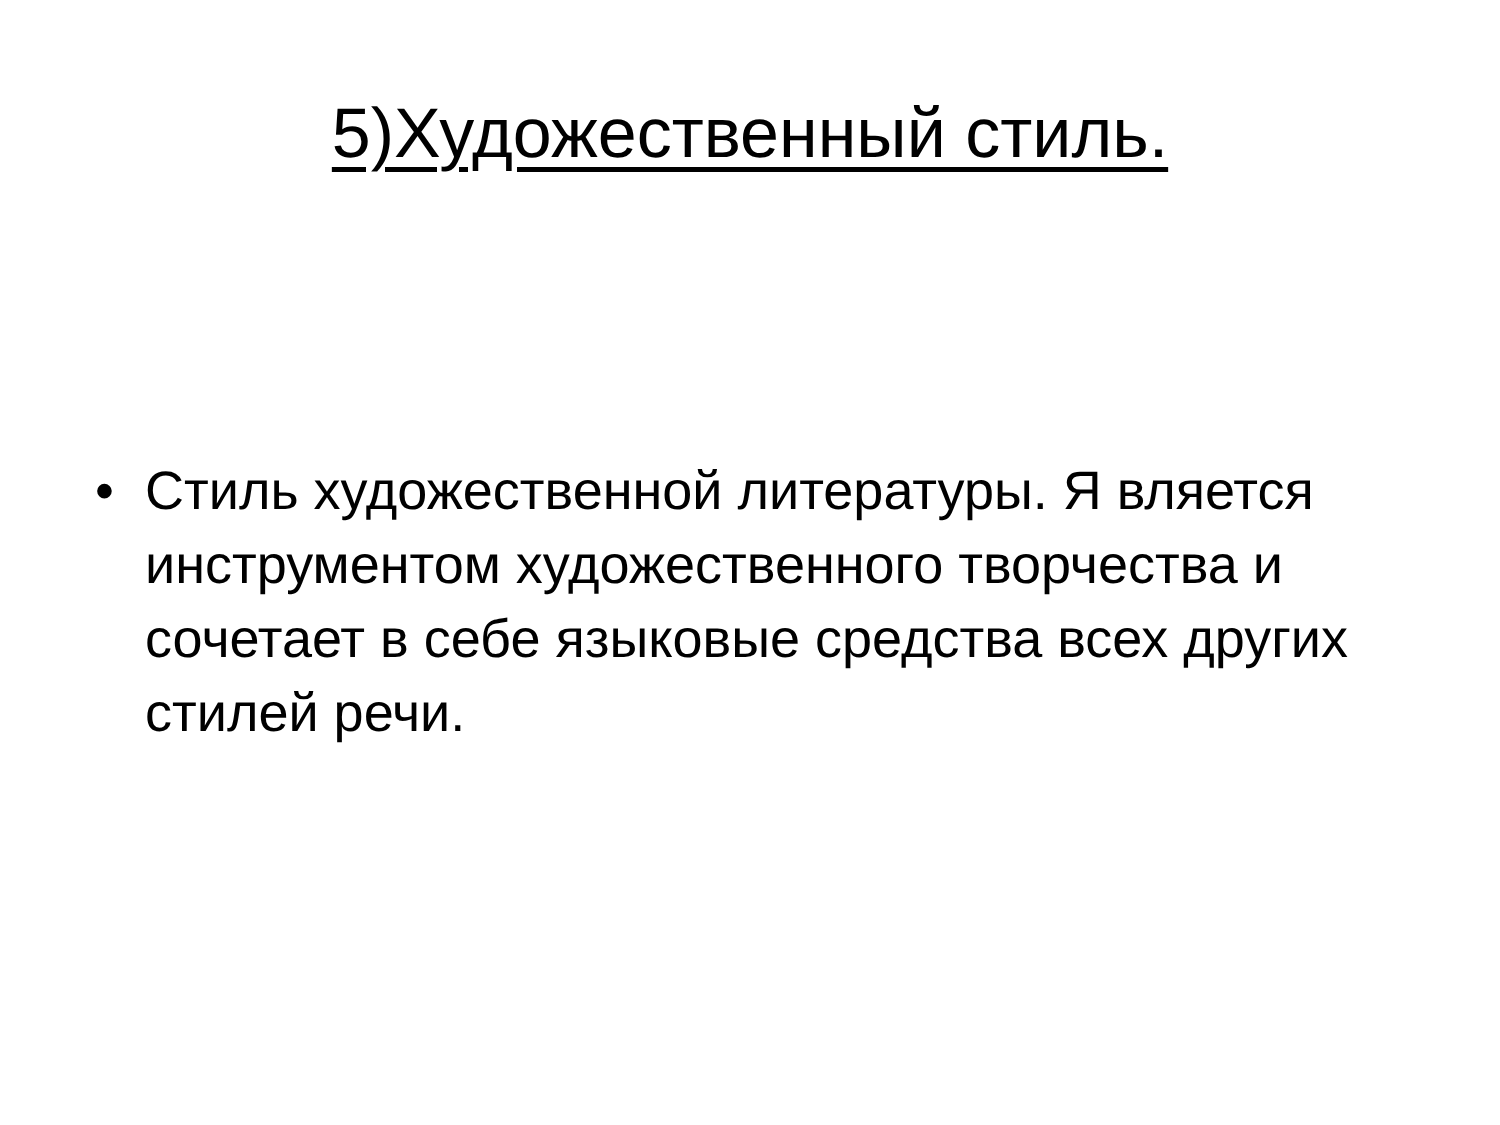5)Художественный стиль.
• Стиль художественной литературы. Я вляется инструментом художественного творчества и сочетает в себе языковые средства всех других стилей речи.